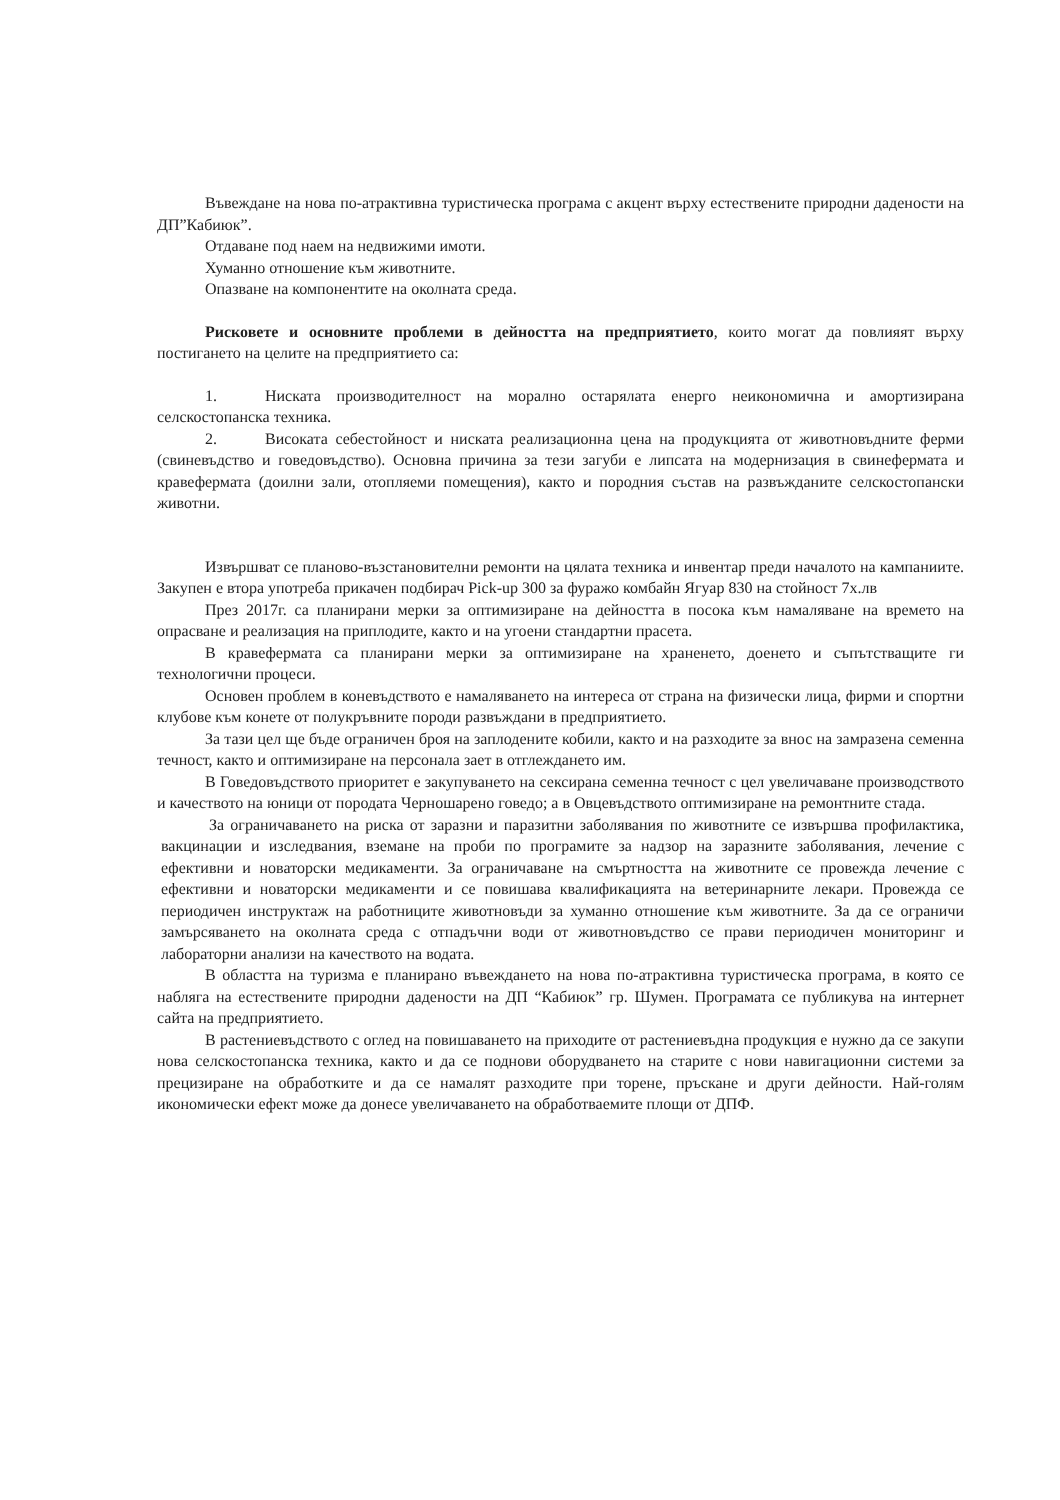Въвеждане на нова по-атрактивна туристическа програма с акцент върху естествените природни дадености на ДП”Кабиюк”.
Отдаване под наем на недвижими имоти.
Хуманно отношение към животните.
Опазване на компонентите на околната среда.
Рисковете и основните проблеми в дейността на предприятието, които могат да повлияят върху постигането на целите на предприятието са:
1. Ниската производителност на морално остарялата енерго неикономична и амортизирана селскостопанска техника.
2. Високата себестойност и ниската реализационна цена на продукцията от животновъдните ферми (свиневъдство и говедовъдство). Основна причина за тези загуби е липсата на модернизация в свинефермата и кравефермата (доилни зали, отопляеми помещения), както и породния състав на развъжданите селскостопански животни.
Извършват се планово-възстановителни ремонти на цялата техника и инвентар преди началото на кампаниите. Закупен е втора употреба прикачен подбирач Pick-up 300 за фуражо комбайн Ягуар 830 на стойност 7х.лв
През 2017г. са планирани мерки за оптимизиране на дейността в посока към намаляване на времето на опрасване и реализация на приплодите, както и на угоени стандартни прасета.
В кравефермата са планирани мерки за оптимизиране на храненето, доенето и съпътстващите ги технологични процеси.
Основен проблем в коневъдството е намаляването на интереса от страна на физически лица, фирми и спортни клубове към конете от полукръвните породи развъждани в предприятието.
За тази цел ще бъде ограничен броя на заплодените кобили, както и на разходите за внос на замразена семенна течност, както и оптимизиране на персонала заeт в отглеждането им.
В Говедовъдството приоритет е закупуването на сексирана семенна течност с цел увеличаване производството и качеството на юници от породата Черношарено говедо; а в Овцевъдството оптимизиране на ремонтните стада.
За ограничаването на риска от заразни и паразитни заболявания по животните се извършва профилактика, вакцинации и изследвания, вземане на проби по програмите за надзор на заразните заболявания, лечение с ефективни и новаторски медикаменти. За ограничаване на смъртността на животните се провежда лечение с ефективни и новаторски медикаменти и се повишава квалификацията на ветеринарните лекари. Провежда се периодичен инструктаж на работниците животновъди за хуманно отношение към животните. За да се ограничи замърсяването на околната среда с отпадъчни води от животновъдство се прави периодичен мониторинг и лабораторни анализи на качеството на водата.
В областта на туризма е планирано въвеждането на нова по-атрактивна туристическа програма, в която се набляга на естествените природни дадености на ДП “Кабиюк” гр. Шумен. Програмата се публикува на интернет сайта на предприятието.
В растениевъдството с оглед на повишаването на приходите от растениевъдна продукция е нужно да се закупи нова селскостопанска техника, както и да се поднови оборудването на старите с нови навигационни системи за прецизиране на обработките и да се намалят разходите при торене, пръскане и други дейности. Най-голям икономически ефект може да донесе увеличаването на обработваемите площи от ДПФ.